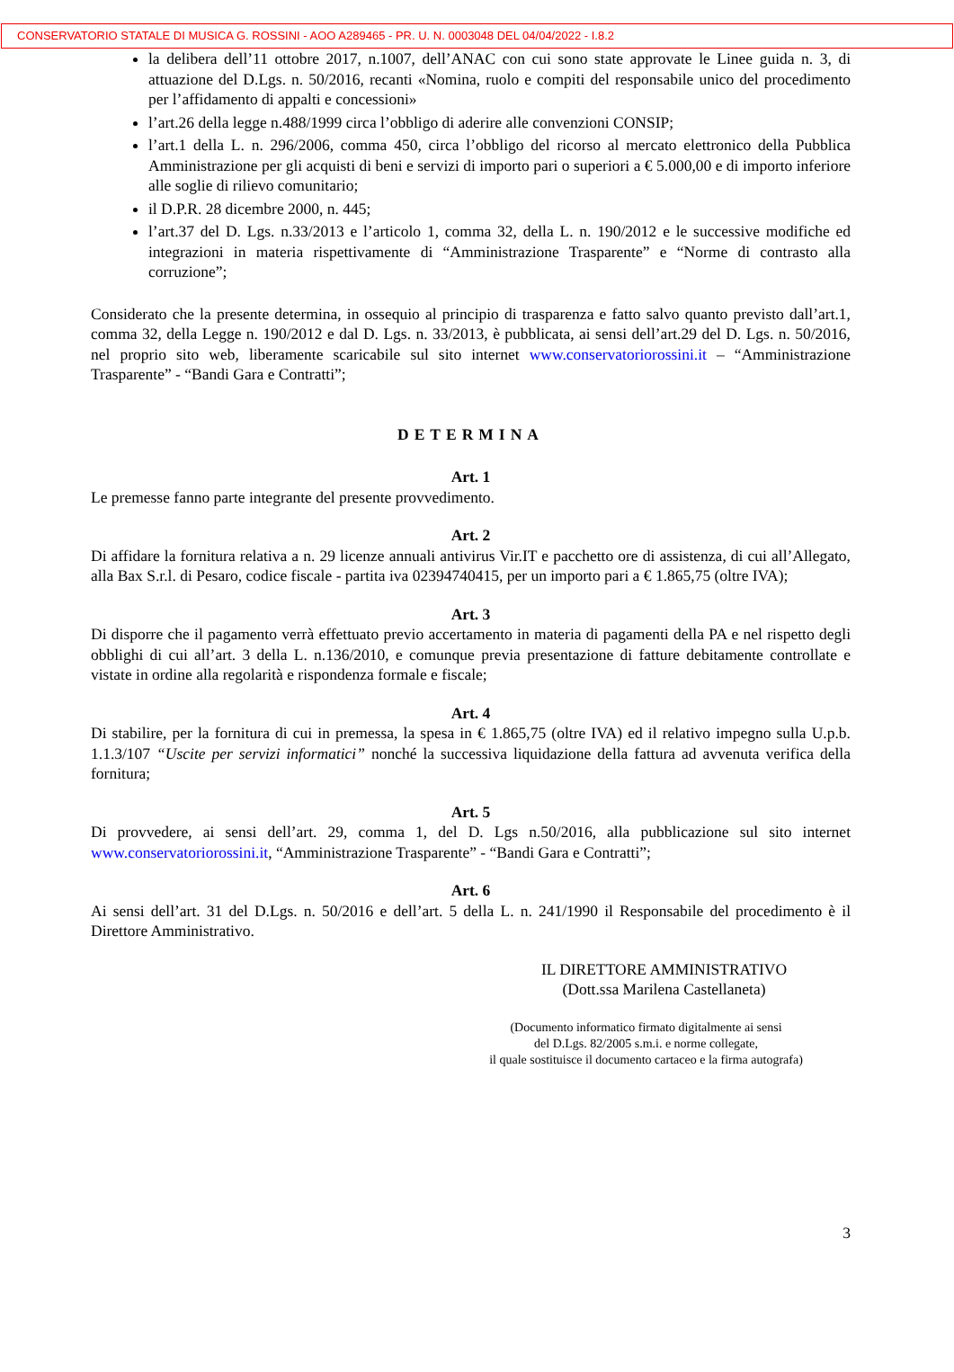CONSERVATORIO STATALE DI MUSICA G. ROSSINI - AOO A289465 - PR. U. N. 0003048 DEL 04/04/2022 - I.8.2
la delibera dell’11 ottobre 2017, n.1007, dell’ANAC con cui sono state approvate le Linee guida n. 3, di attuazione del D.Lgs. n. 50/2016, recanti «Nomina, ruolo e compiti del responsabile unico del procedimento per l’affidamento di appalti e concessioni»
l’art.26 della legge n.488/1999 circa l’obbligo di aderire alle convenzioni CONSIP;
l’art.1 della L. n. 296/2006, comma 450, circa l’obbligo del ricorso al mercato elettronico della Pubblica Amministrazione per gli acquisti di beni e servizi di importo pari o superiori a € 5.000,00 e di importo inferiore alle soglie di rilievo comunitario;
il D.P.R. 28 dicembre 2000, n. 445;
l’art.37 del D. Lgs. n.33/2013 e l’articolo 1, comma 32, della L. n. 190/2012 e le successive modifiche ed integrazioni in materia rispettivamente di “Amministrazione Trasparente” e “Norme di contrasto alla corruzione”;
Considerato che la presente determina, in ossequio al principio di trasparenza e fatto salvo quanto previsto dall’art.1, comma 32, della Legge n. 190/2012 e dal D. Lgs. n. 33/2013, è pubblicata, ai sensi dell’art.29 del D. Lgs. n. 50/2016, nel proprio sito web, liberamente scaricabile sul sito internet www.conservatoriorossini.it – “Amministrazione Trasparente” - “Bandi Gara e Contratti”;
DETERMINA
Art. 1
Le premesse fanno parte integrante del presente provvedimento.
Art. 2
Di affidare la fornitura relativa a n. 29 licenze annuali antivirus Vir.IT e pacchetto ore di assistenza, di cui all’Allegato, alla Bax S.r.l. di Pesaro, codice fiscale - partita iva 02394740415, per un importo pari a € 1.865,75 (oltre IVA);
Art. 3
Di disporre che il pagamento verrà effettuato previo accertamento in materia di pagamenti della PA e nel rispetto degli obblighi di cui all’art. 3 della L. n.136/2010, e comunque previa presentazione di fatture debitamente controllate e vistate in ordine alla regolarità e rispondenza formale e fiscale;
Art. 4
Di stabilire, per la fornitura di cui in premessa, la spesa in € 1.865,75 (oltre IVA) ed il relativo impegno sulla U.p.b. 1.1.3/107 “Uscite per servizi informatici” nonché la successiva liquidazione della fattura ad avvenuta verifica della fornitura;
Art. 5
Di provvedere, ai sensi dell’art. 29, comma 1, del D. Lgs n.50/2016, alla pubblicazione sul sito internet www.conservatoriorossini.it, “Amministrazione Trasparente” - “Bandi Gara e Contratti”;
Art. 6
Ai sensi dell’art. 31 del D.Lgs. n. 50/2016 e dell’art. 5 della L. n. 241/1990 il Responsabile del procedimento è il Direttore Amministrativo.
IL DIRETTORE AMMINISTRATIVO
(Dott.ssa Marilena Castellaneta)
(Documento informatico firmato digitalmente ai sensi
del D.Lgs. 82/2005 s.m.i. e norme collegate,
il quale sostituisce il documento cartaceo e la firma autografa)
3